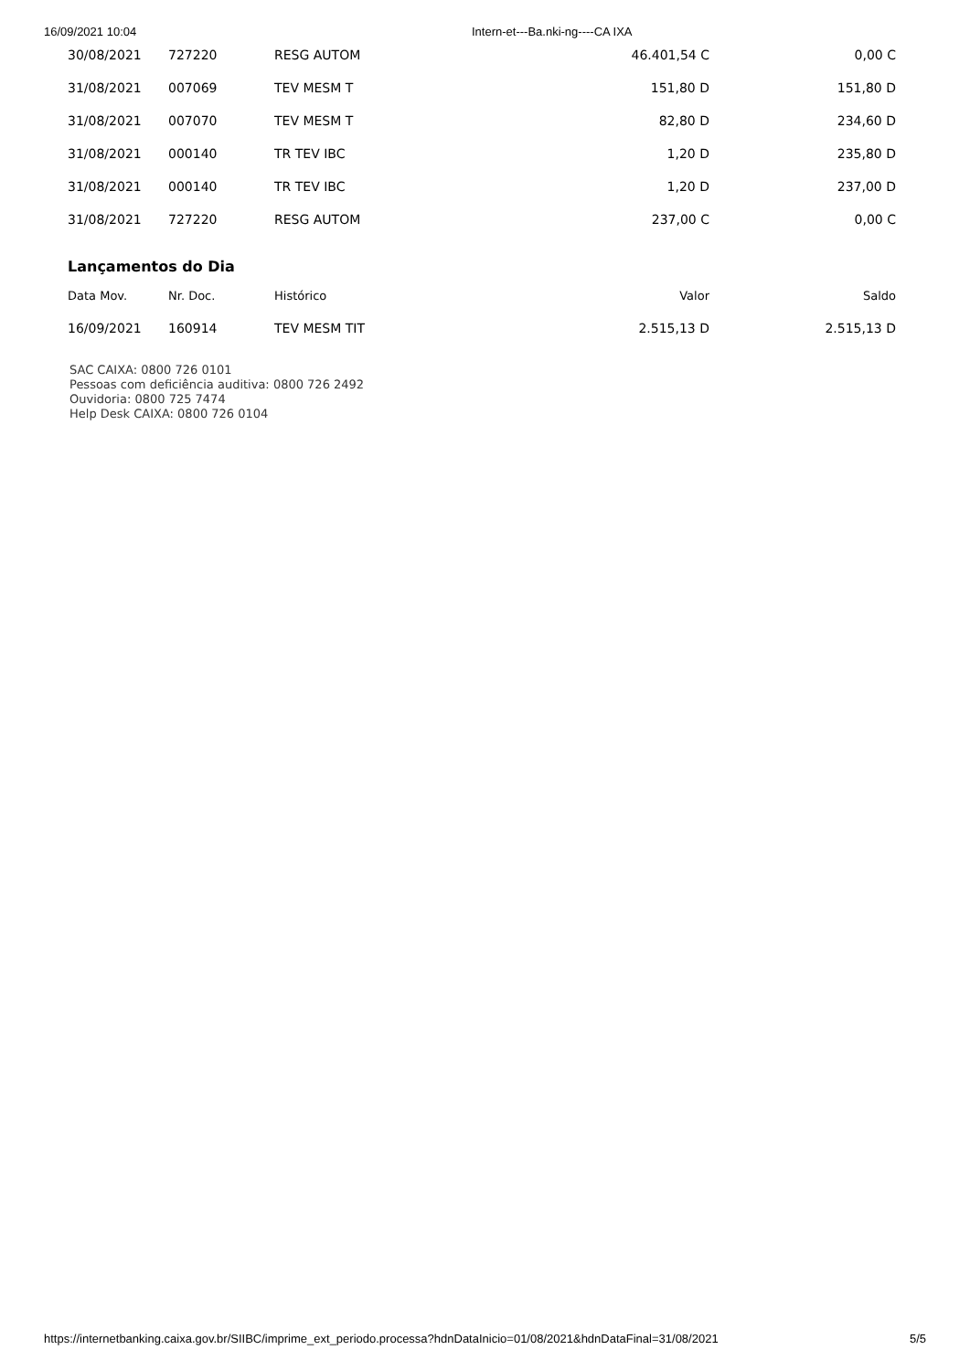16/09/2021 10:04 Intern-et---Ba.nki-ng----CA IXA
| 30/08/2021 | 727220 | RESG AUTOM | 46.401,54 C | 0,00 C |
| 31/08/2021 | 007069 | TEV MESM T | 151,80 D | 151,80 D |
| 31/08/2021 | 007070 | TEV MESM T | 82,80 D | 234,60 D |
| 31/08/2021 | 000140 | TR TEV IBC | 1,20 D | 235,80 D |
| 31/08/2021 | 000140 | TR TEV IBC | 1,20 D | 237,00 D |
| 31/08/2021 | 727220 | RESG AUTOM | 237,00 C | 0,00 C |
Lançamentos do Dia
| Data Mov. | Nr. Doc. | Histórico | Valor | Saldo |
| --- | --- | --- | --- | --- |
| 16/09/2021 | 160914 | TEV MESM TIT | 2.515,13 D | 2.515,13 D |
SAC CAIXA: 0800 726 0101
Pessoas com deficiência auditiva: 0800 726 2492
Ouvidoria: 0800 725 7474
Help Desk CAIXA: 0800 726 0104
https://internetbanking.caixa.gov.br/SIIBC/imprime_ext_periodo.processa?hdnDataInicio=01/08/2021&hdnDataFinal=31/08/2021 5/5